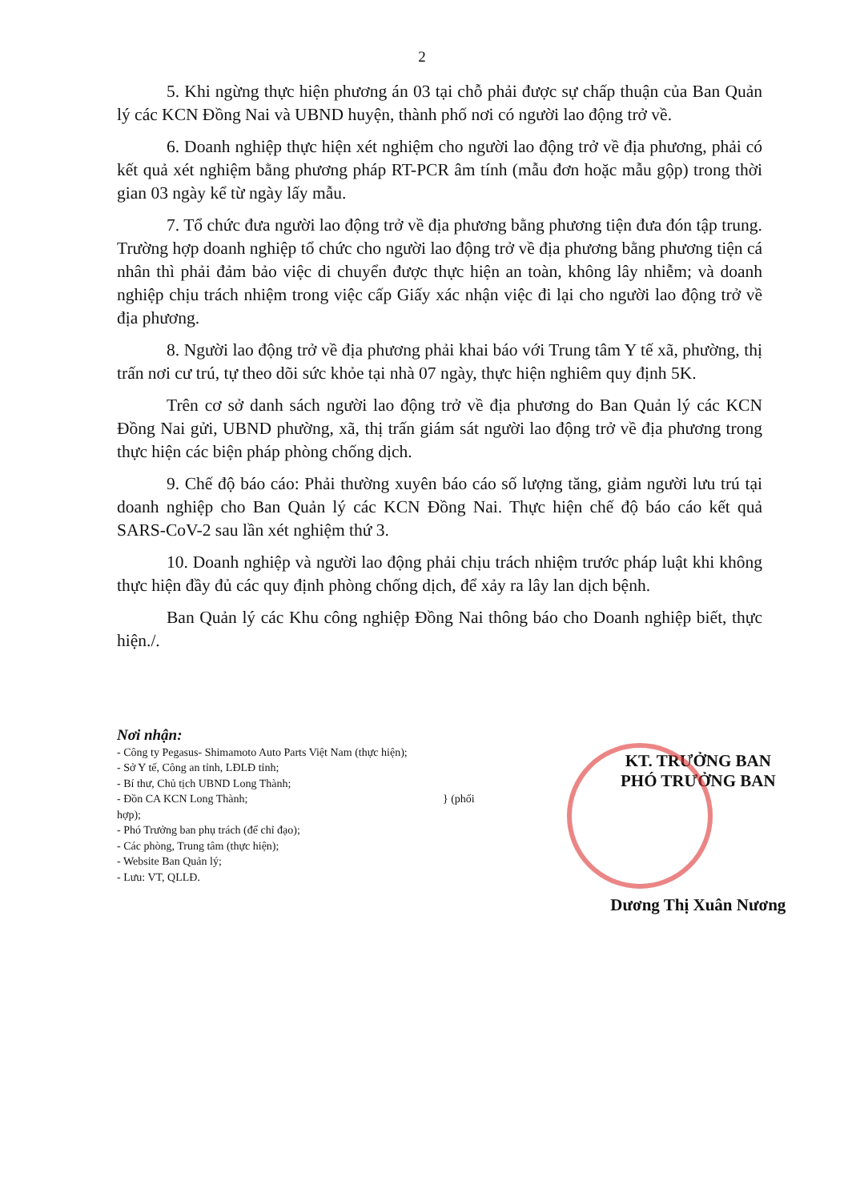2
5. Khi ngừng thực hiện phương án 03 tại chỗ phải được sự chấp thuận của Ban Quản lý các KCN Đồng Nai và UBND huyện, thành phố nơi có người lao động trở về.
6. Doanh nghiệp thực hiện xét nghiệm cho người lao động trở về địa phương, phải có kết quả xét nghiệm bằng phương pháp RT-PCR âm tính (mẫu đơn hoặc mẫu gộp) trong thời gian 03 ngày kể từ ngày lấy mẫu.
7. Tổ chức đưa người lao động trở về địa phương bằng phương tiện đưa đón tập trung. Trường hợp doanh nghiệp tổ chức cho người lao động trở về địa phương bằng phương tiện cá nhân thì phải đảm bảo việc di chuyển được thực hiện an toàn, không lây nhiễm; và doanh nghiệp chịu trách nhiệm trong việc cấp Giấy xác nhận việc đi lại cho người lao động trở về địa phương.
8. Người lao động trở về địa phương phải khai báo với Trung tâm Y tế xã, phường, thị trấn nơi cư trú, tự theo dõi sức khỏe tại nhà 07 ngày, thực hiện nghiêm quy định 5K.
Trên cơ sở danh sách người lao động trở về địa phương do Ban Quản lý các KCN Đồng Nai gửi, UBND phường, xã, thị trấn giám sát người lao động trở về địa phương trong thực hiện các biện pháp phòng chống dịch.
9. Chế độ báo cáo: Phải thường xuyên báo cáo số lượng tăng, giảm người lưu trú tại doanh nghiệp cho Ban Quản lý các KCN Đồng Nai. Thực hiện chế độ báo cáo kết quả SARS-CoV-2 sau lần xét nghiệm thứ 3.
10. Doanh nghiệp và người lao động phải chịu trách nhiệm trước pháp luật khi không thực hiện đầy đủ các quy định phòng chống dịch, để xảy ra lây lan dịch bệnh.
Ban Quản lý các Khu công nghiệp Đồng Nai thông báo cho Doanh nghiệp biết, thực hiện./.
Nơi nhận:
- Công ty Pegasus- Shimamoto Auto Parts Việt Nam (thực hiện);
- Sở Y tế, Công an tỉnh, LĐLĐ tỉnh;
- Bí thư, Chủ tịch UBND Long Thành;
- Đồn CA KCN Long Thành; } (phối hợp);
- Phó Trưởng ban phụ trách (để chỉ đạo);
- Các phòng, Trung tâm (thực hiện);
- Website Ban Quản lý;
- Lưu: VT, QLLĐ.
KT. TRƯỞNG BAN
PHÓ TRƯỞNG BAN
Dương Thị Xuân Nương